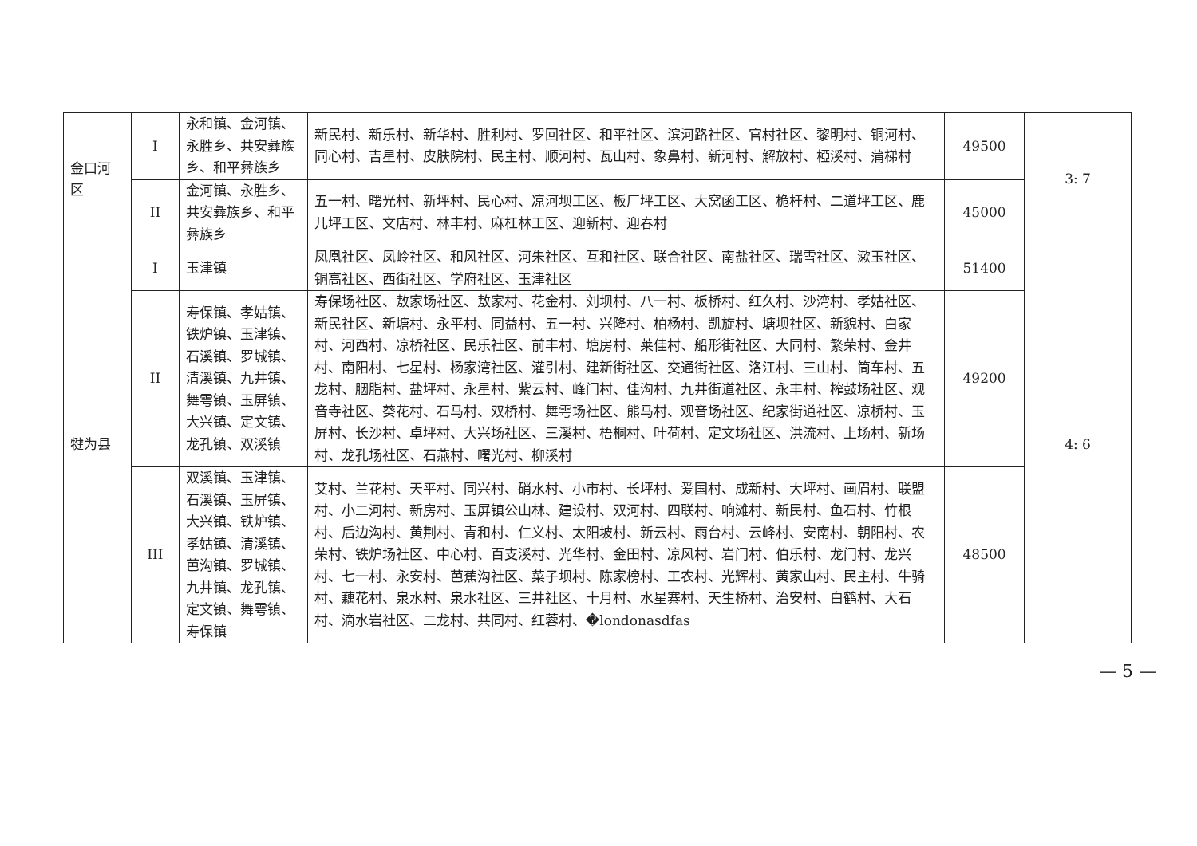| 金口河区 | I | 永和镇、金河镇、永胜乡、共安彝族乡、和平彝族乡 | 新民村、新乐村、新华村、胜利村、罗回社区、和平社区、滨河路社区、官村社区、黎明村、铜河村、同心村、吉星村、皮肤院村、民主村、顺河村、瓦山村、象鼻村、新河村、解放村、椏溪村、蒲梯村 | 49500 | 3: 7 |
| | II | 金河镇、永胜乡、共安彝族乡、和平彝族乡 | 五一村、曙光村、新坪村、民心村、凉河坝工区、板厂坪工区、大窝函工区、桅杆村、二道坪工区、鹿儿坪工区、文店村、林丰村、麻杠林工区、迎新村、迎春村 | 45000 | |
| 犍为县 | I | 玉津镇 | 凤凰社区、凤岭社区、和风社区、河朱社区、互和社区、联合社区、南盐社区、瑞雪社区、漱玉社区、铜高社区、西街社区、学府社区、玉津社区 | 51400 | 4: 6 |
| | II | 寿保镇、孝姑镇、铁炉镇、玉津镇、石溪镇、罗城镇、清溪镇、九井镇、舞雩镇、玉屏镇、大兴镇、定文镇、龙孔镇、双溪镇 | 寿保场社区、敖家场社区、敖家村、花金村、刘坝村、八一村、板桥村、红久村、沙湾村、孝姑社区、新民社区、新塘村、永平村、同益村、五一村、兴隆村、柏杨村、凯旋村、塘坝社区、新貌村、白家村、河西村、凉桥社区、民乐社区、前丰村、塘房村、莱佳村、船形街社区、大同村、繁荣村、金井村、南阳村、七星村、杨家湾社区、灌引村、建新街社区、交通街社区、洛江村、三山村、筒车村、五龙村、胭脂村、盐坪村、永星村、紫云村、峰门村、佳沟村、九井街道社区、永丰村、榨鼓场社区、观音寺社区、葵花村、石马村、双桥村、舞雩场社区、熊马村、观音场社区、纪家街道社区、凉桥村、玉屏村、长沙村、卓坪村、大兴场社区、三溪村、梧桐村、叶荷村、定文场社区、洪流村、上场村、新场村、龙孔场社区、石燕村、曙光村、柳溪村 | 49200 | |
| | III | 双溪镇、玉津镇、石溪镇、玉屏镇、大兴镇、铁炉镇、孝姑镇、清溪镇、芭沟镇、罗城镇、九井镇、龙孔镇、定文镇、舞雩镇、寿保镇 | 艾村、兰花村、天平村、同兴村、硝水村、小市村、长坪村、爱国村、成新村、大坪村、画眉村、联盟村、小二河村、新房村、玉屏镇公山林、建设村、双河村、四联村、响滩村、新民村、鱼石村、竹根村、后边沟村、黄荆村、青和村、仁义村、太阳坡村、新云村、雨台村、云峰村、安南村、朝阳村、农荣村、铁炉场社区、中心村、百支溪村、光华村、金田村、凉风村、岩门村、伯乐村、龙门村、龙兴村、七一村、永安村、芭蕉沟社区、菜子坝村、陈家榜村、工农村、光辉村、黄家山村、民主村、牛骑村、藕花村、泉水村、泉水社区、三井社区、十月村、水星寨村、天生桥村、治安村、白鹤村、大石村、滴水岩社区、二龙村、共同村、红蓉村、�londonasdfas | 48500 | |
— 5 —